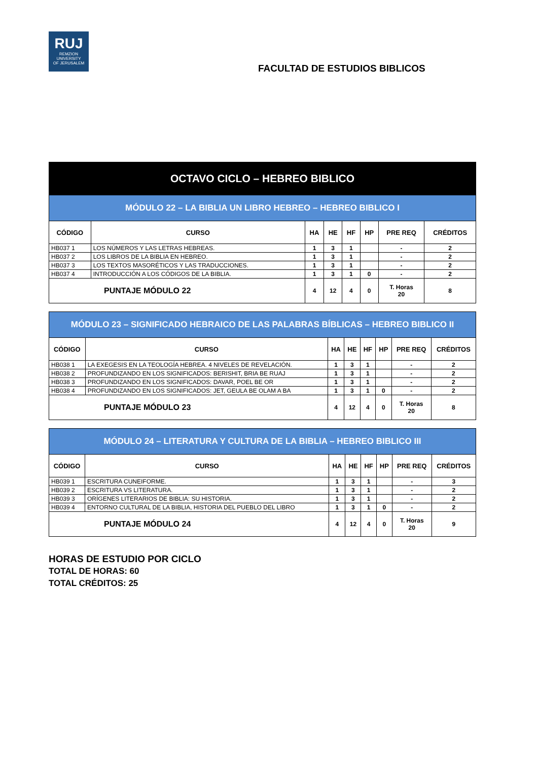RUJ
REMZION
UNIVERSITY
OF JERUSALEM
FACULTAD DE ESTUDIOS BIBLICOS
| OCTAVO CICLO – HEBREO BIBLICO | | | | | | | |
| MÓDULO 22 – LA BIBLIA UN LIBRO HEBREO – HEBREO BIBLICO I | | | | | | | |
| CÓDIGO | CURSO | HA | HE | HF | HP | PRE REQ | CRÉDITOS |
| HB037 1 | LOS NÚMEROS Y LAS LETRAS HEBREAS. | 1 | 3 | 1 | | - | 2 |
| HB037 2 | LOS LIBROS DE LA BIBLIA EN HEBREO. | 1 | 3 | 1 | | - | 2 |
| HB037 3 | LOS TEXTOS MASORÉTICOS Y LAS TRADUCCIONES. | 1 | 3 | 1 | | - | 2 |
| HB037 4 | INTRODUCCIÓN A LOS CÓDIGOS DE LA BIBLIA. | 1 | 3 | 1 | 0 | - | 2 |
| PUNTAJE MÓDULO 22 | | 4 | 12 | 4 | 0 | T. Horas 20 | 8 |
| MÓDULO 23 – SIGNIFICADO HEBRAICO DE LAS PALABRAS BÍBLICAS – HEBREO BIBLICO II | | | | | | | |
| CÓDIGO | CURSO | HA | HE | HF | HP | PRE REQ | CRÉDITOS |
| HB038 1 | LA EXEGESIS EN LA TEOLOGÍA HEBREA. 4 NIVELES DE REVELACIÓN. | 1 | 3 | 1 | | - | 2 |
| HB038 2 | PROFUNDIZANDO EN LOS SIGNIFICADOS: BERISHIT, BRIA BE RUAJ | 1 | 3 | 1 | | - | 2 |
| HB038 3 | PROFUNDIZANDO EN LOS SIGNIFICADOS: DAVAR, POEL BE OR | 1 | 3 | 1 | | - | 2 |
| HB038 4 | PROFUNDIZANDO EN LOS SIGNIFICADOS: JET, GEULA BE OLAM A BA | 1 | 3 | 1 | 0 | - | 2 |
| PUNTAJE MÓDULO 23 | | 4 | 12 | 4 | 0 | T. Horas 20 | 8 |
| MÓDULO 24 – LITERATURA Y CULTURA DE LA BIBLIA – HEBREO BIBLICO III | | | | | | | |
| CÓDIGO | CURSO | HA | HE | HF | HP | PRE REQ | CRÉDITOS |
| HB039 1 | ESCRITURA CUNEIFORME. | 1 | 3 | 1 | | - | 3 |
| HB039 2 | ESCRITURA VS LITERATURA. | 1 | 3 | 1 | | - | 2 |
| HB039 3 | ORÍGENES LITERARIOS DE BIBLIA: SU HISTORIA. | 1 | 3 | 1 | | - | 2 |
| HB039 4 | ENTORNO CULTURAL DE LA BIBLIA, HISTORIA DEL PUEBLO DEL LIBRO | 1 | 3 | 1 | 0 | - | 2 |
| PUNTAJE MÓDULO 24 | | 4 | 12 | 4 | 0 | T. Horas 20 | 9 |
HORAS DE ESTUDIO POR CICLO
TOTAL DE HORAS: 60
TOTAL CRÉDITOS: 25